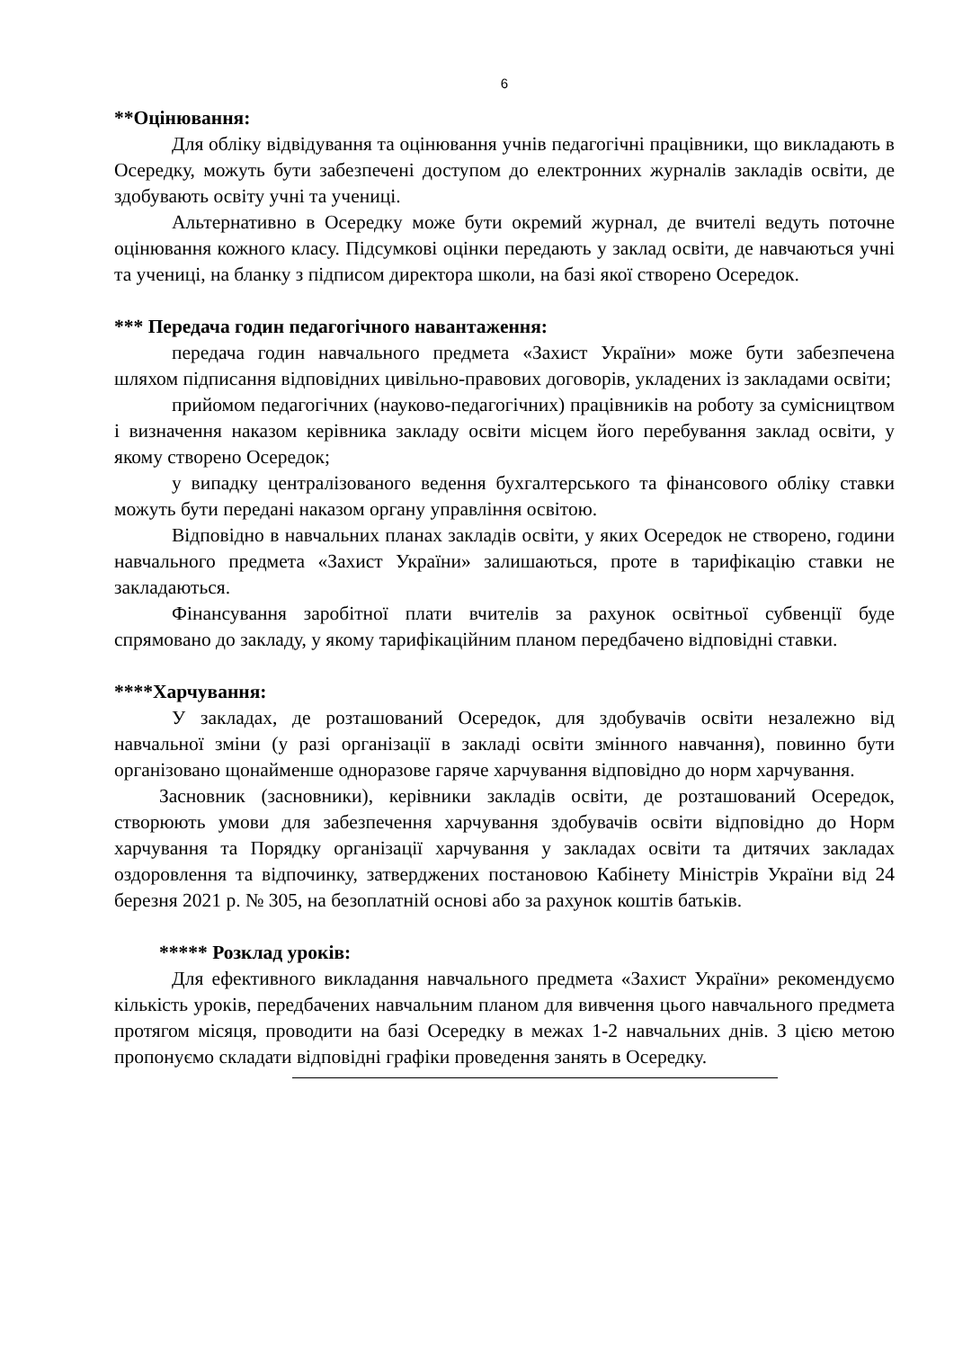6
**Оцінювання:
Для обліку відвідування та оцінювання учнів педагогічні працівники, що викладають в Осередку, можуть бути забезпечені доступом до електронних журналів закладів освіти, де здобувають освіту учні та учениці.
Альтернативно в Осередку може бути окремий журнал, де вчителі ведуть поточне оцінювання кожного класу. Підсумкові оцінки передають у заклад освіти, де навчаються учні та учениці, на бланку з підписом директора школи, на базі якої створено Осередок.
*** Передача годин педагогічного навантаження:
передача годин навчального предмета «Захист України» може бути забезпечена шляхом підписання відповідних цивільно-правових договорів, укладених із закладами освіти;
прийомом педагогічних (науково-педагогічних) працівників на роботу за сумісництвом і визначення наказом керівника закладу освіти місцем його перебування заклад освіти, у якому створено Осередок;
у випадку централізованого ведення бухгалтерського та фінансового обліку ставки можуть бути передані наказом органу управління освітою.
Відповідно в навчальних планах закладів освіти, у яких Осередок не створено, години навчального предмета «Захист України» залишаються, проте в тарифікацію ставки не закладаються.
Фінансування заробітної плати вчителів за рахунок освітньої субвенції буде спрямовано до закладу, у якому тарифікаційним планом передбачено відповідні ставки.
****Харчування:
У закладах, де розташований Осередок, для здобувачів освіти незалежно від навчальної зміни (у разі організації в закладі освіти змінного навчання), повинно бути організовано щонайменше одноразове гаряче харчування відповідно до норм харчування.
Засновник (засновники), керівники закладів освіти, де розташований Осередок, створюють умови для забезпечення харчування здобувачів освіти відповідно до Норм харчування та Порядку організації харчування у закладах освіти та дитячих закладах оздоровлення та відпочинку, затверджених постановою Кабінету Міністрів України від 24 березня 2021 р. № 305, на безоплатній основі або за рахунок коштів батьків.
***** Розклад уроків:
Для ефективного викладання навчального предмета «Захист України» рекомендуємо кількість уроків, передбачених навчальним планом для вивчення цього навчального предмета протягом місяця, проводити на базі Осередку в межах 1-2 навчальних днів. З цією метою пропонуємо складати відповідні графіки проведення занять в Осередку.